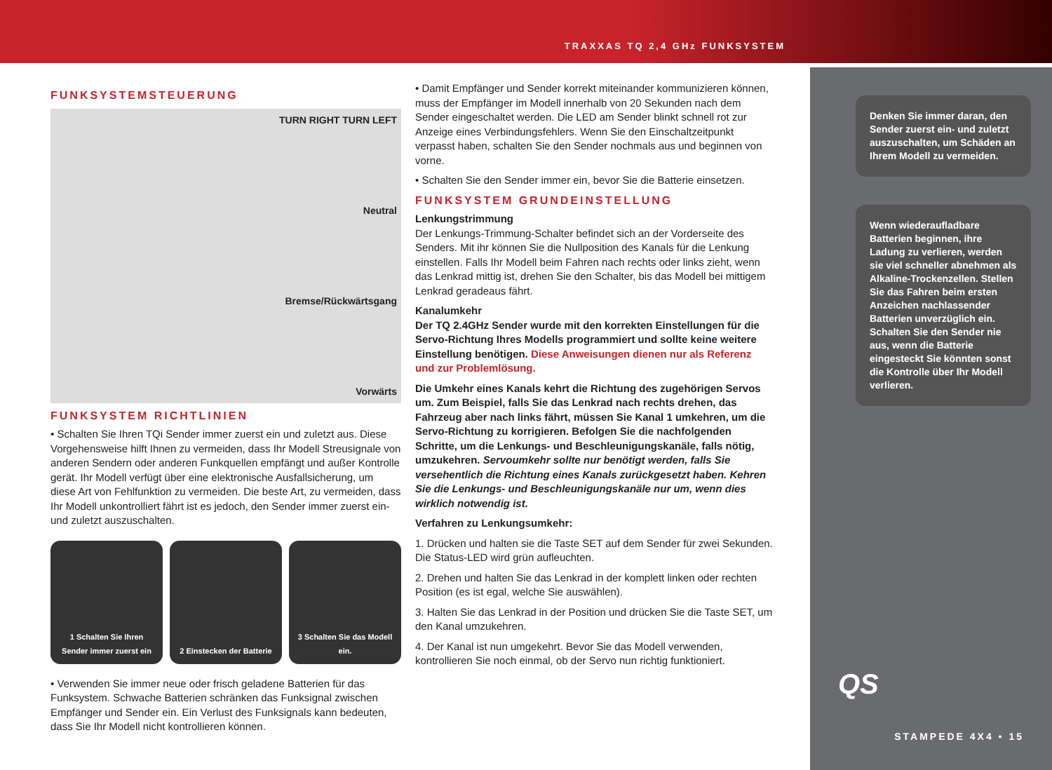TRAXXAS TQ 2,4 GHz FUNKSYSTEM
FUNKSYSTEMSTEUERUNG
TURN RIGHT TURN LEFT
Neutral
Bremse/Rückwärtsgang
Vorwärts
FUNKSYSTEM RICHTLINIEN
• Schalten Sie Ihren TQi Sender immer zuerst ein und zuletzt aus. Diese Vorgehensweise hilft Ihnen zu vermeiden, dass Ihr Modell Streusignale von anderen Sendern oder anderen Funkquellen empfängt und außer Kontrolle gerät. Ihr Modell verfügt über eine elektronische Ausfallsicherung, um diese Art von Fehlfunktion zu vermeiden. Die beste Art, zu vermeiden, dass Ihr Modell unkontrolliert fährt ist es jedoch, den Sender immer zuerst ein- und zuletzt auszuschalten.
1 Schalten Sie Ihren Sender immer zuerst ein
2 Einstecken der Batterie 3 Schalten Sie das Modell ein.
• Verwenden Sie immer neue oder frisch geladene Batterien für das Funksystem. Schwache Batterien schränken das Funksignal zwischen Empfänger und Sender ein. Ein Verlust des Funksignals kann bedeuten, dass Sie Ihr Modell nicht kontrollieren können.
• Damit Empfänger und Sender korrekt miteinander kommunizieren können, muss der Empfänger im Modell innerhalb von 20 Sekunden nach dem Sender eingeschaltet werden. Die LED am Sender blinkt schnell rot zur Anzeige eines Verbindungsfehlers. Wenn Sie den Einschaltzeitpunkt verpasst haben, schalten Sie den Sender nochmals aus und beginnen von vorne.
• Schalten Sie den Sender immer ein, bevor Sie die Batterie einsetzen.
FUNKSYSTEM GRUNDEINSTELLUNG
Lenkungstrimmung
Der Lenkungs-Trimmung-Schalter befindet sich an der Vorderseite des Senders. Mit ihr können Sie die Nullposition des Kanals für die Lenkung einstellen. Falls Ihr Modell beim Fahren nach rechts oder links zieht, wenn das Lenkrad mittig ist, drehen Sie den Schalter, bis das Modell bei mittigem Lenkrad geradeaus fährt.
Kanalumkehr
Der TQ 2.4GHz Sender wurde mit den korrekten Einstellungen für die Servo-Richtung Ihres Modells programmiert und sollte keine weitere Einstellung benötigen. Diese Anweisungen dienen nur als Referenz und zur Problemlösung.
Die Umkehr eines Kanals kehrt die Richtung des zugehörigen Servos um. Zum Beispiel, falls Sie das Lenkrad nach rechts drehen, das Fahrzeug aber nach links fährt, müssen Sie Kanal 1 umkehren, um die Servo-Richtung zu korrigieren. Befolgen Sie die nachfolgenden Schritte, um die Lenkungs- und Beschleunigungskanäle, falls nötig, umzukehren. Servoumkehr sollte nur benötigt werden, falls Sie versehentlich die Richtung eines Kanals zurückgesetzt haben. Kehren Sie die Lenkungs- und Beschleunigungskanäle nur um, wenn dies wirklich notwendig ist.
Verfahren zu Lenkungsumkehr:
1. Drücken und halten sie die Taste SET auf dem Sender für zwei Sekunden. Die Status-LED wird grün aufleuchten.
2. Drehen und halten Sie das Lenkrad in der komplett linken oder rechten Position (es ist egal, welche Sie auswählen).
3. Halten Sie das Lenkrad in der Position und drücken Sie die Taste SET, um den Kanal umzukehren.
4. Der Kanal ist nun umgekehrt. Bevor Sie das Modell verwenden, kontrollieren Sie noch einmal, ob der Servo nun richtig funktioniert.
Denken Sie immer daran, den Sender zuerst ein- und zuletzt auszuschalten, um Schäden an Ihrem Modell zu vermeiden.
Wenn wiederaufladbare Batterien beginnen, ihre Ladung zu verlieren, werden sie viel schneller abnehmen als Alkaline-Trockenzellen. Stellen Sie das Fahren beim ersten Anzeichen nachlassender Batterien unverzüglich ein. Schalten Sie den Sender nie aus, wenn die Batterie eingesteckt Sie könnten sonst die Kontrolle über Ihr Modell verlieren.
QS
STAMPEDE 4X4 • 15